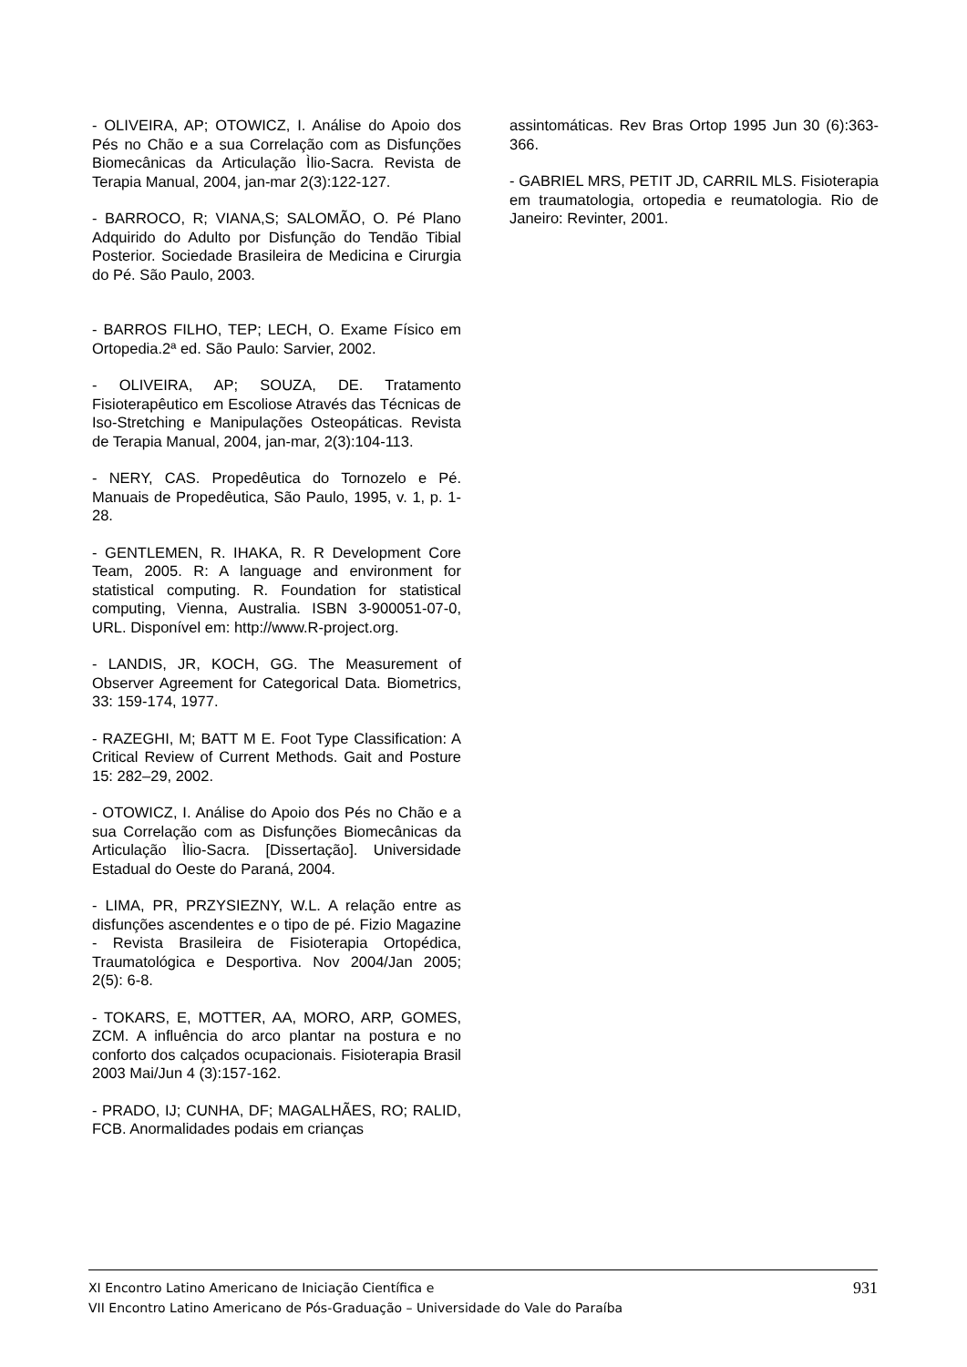- OLIVEIRA, AP; OTOWICZ, I. Análise do Apoio dos Pés no Chão e a sua Correlação com as Disfunções Biomecânicas da Articulação Ìlio-Sacra. Revista de Terapia Manual, 2004, jan-mar 2(3):122-127.
- BARROCO, R; VIANA,S; SALOMÃO, O. Pé Plano Adquirido do Adulto por Disfunção do Tendão Tibial Posterior. Sociedade Brasileira de Medicina e Cirurgia do Pé. São Paulo, 2003.
- BARROS FILHO, TEP; LECH, O. Exame Físico em Ortopedia.2ª ed. São Paulo: Sarvier, 2002.
- OLIVEIRA, AP; SOUZA, DE. Tratamento Fisioterapêutico em Escoliose Através das Técnicas de Iso-Stretching e Manipulações Osteopáticas. Revista de Terapia Manual, 2004, jan-mar, 2(3):104-113.
- NERY, CAS. Propedêutica do Tornozelo e Pé. Manuais de Propedêutica, São Paulo, 1995, v. 1, p. 1-28.
- GENTLEMEN, R. IHAKA, R. R Development Core Team, 2005. R: A language and environment for statistical computing. R. Foundation for statistical computing, Vienna, Australia. ISBN 3-900051-07-0, URL. Disponível em: http://www.R-project.org.
- LANDIS, JR, KOCH, GG. The Measurement of Observer Agreement for Categorical Data. Biometrics, 33: 159-174, 1977.
- RAZEGHI, M; BATT M E. Foot Type Classification: A Critical Review of Current Methods. Gait and Posture 15: 282–29, 2002.
- OTOWICZ, I. Análise do Apoio dos Pés no Chão e a sua Correlação com as Disfunções Biomecânicas da Articulação Ìlio-Sacra. [Dissertação]. Universidade Estadual do Oeste do Paraná, 2004.
- LIMA, PR, PRZYSIEZNY, W.L. A relação entre as disfunções ascendentes e o tipo de pé. Fizio Magazine - Revista Brasileira de Fisioterapia Ortopédica, Traumatológica e Desportiva. Nov 2004/Jan 2005; 2(5): 6-8.
- TOKARS, E, MOTTER, AA, MORO, ARP, GOMES, ZCM. A influência do arco plantar na postura e no conforto dos calçados ocupacionais. Fisioterapia Brasil 2003 Mai/Jun 4 (3):157-162.
- PRADO, IJ; CUNHA, DF; MAGALHÃES, RO; RALID, FCB. Anormalidades podais em crianças
assintomáticas. Rev Bras Ortop 1995 Jun 30 (6):363-366.
- GABRIEL MRS, PETIT JD, CARRIL MLS. Fisioterapia em traumatologia, ortopedia e reumatologia. Rio de Janeiro: Revinter, 2001.
XI Encontro Latino Americano de Iniciação Científica e
VII Encontro Latino Americano de Pós-Graduação – Universidade do Vale do Paraíba
931